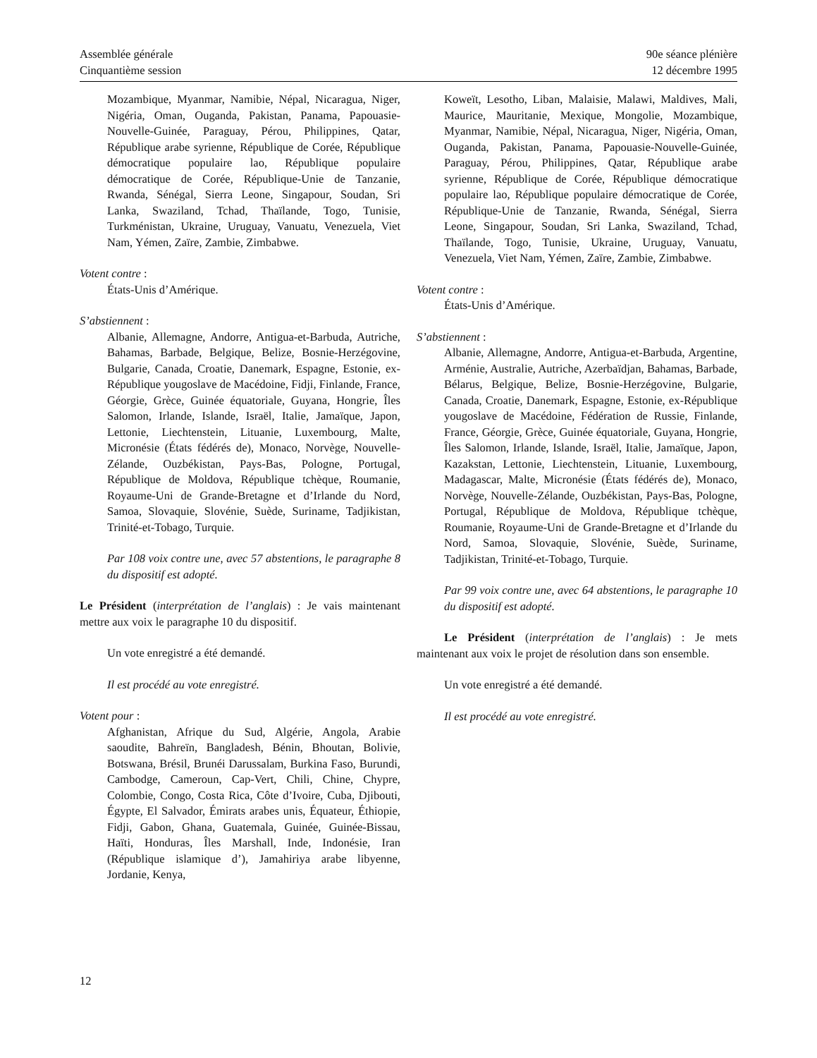Assemblée générale
Cinquantième session
90e séance plénière
12 décembre 1995
Mozambique, Myanmar, Namibie, Népal, Nicaragua, Niger, Nigéria, Oman, Ouganda, Pakistan, Panama, Papouasie-Nouvelle-Guinée, Paraguay, Pérou, Philippines, Qatar, République arabe syrienne, République de Corée, République démocratique populaire lao, République populaire démocratique de Corée, République-Unie de Tanzanie, Rwanda, Sénégal, Sierra Leone, Singapour, Soudan, Sri Lanka, Swaziland, Tchad, Thaïlande, Togo, Tunisie, Turkménistan, Ukraine, Uruguay, Vanuatu, Venezuela, Viet Nam, Yémen, Zaïre, Zambie, Zimbabwe.
Votent contre :
États-Unis d’Amérique.
S’abstiennent :
Albanie, Allemagne, Andorre, Antigua-et-Barbuda, Autriche, Bahamas, Barbade, Belgique, Belize, Bosnie-Herzégovine, Bulgarie, Canada, Croatie, Danemark, Espagne, Estonie, ex-République yougoslave de Macédoine, Fidji, Finlande, France, Géorgie, Grèce, Guinée équatoriale, Guyana, Hongrie, Îles Salomon, Irlande, Islande, Israël, Italie, Jamaïque, Japon, Lettonie, Liechtenstein, Lituanie, Luxembourg, Malte, Micronésie (États fédérés de), Monaco, Norvège, Nouvelle-Zélande, Ouzbékistan, Pays-Bas, Pologne, Portugal, République de Moldova, République tchèque, Roumanie, Royaume-Uni de Grande-Bretagne et d’Irlande du Nord, Samoa, Slovaquie, Slovénie, Suède, Suriname, Tadjikistan, Trinité-et-Tobago, Turquie.
Par 108 voix contre une, avec 57 abstentions, le paragraphe 8 du dispositif est adopté.
Le Président (interprétation de l’anglais) : Je vais maintenant mettre aux voix le paragraphe 10 du dispositif.
Un vote enregistré a été demandé.
Il est procédé au vote enregistré.
Votent pour :
Afghanistan, Afrique du Sud, Algérie, Angola, Arabie saoudite, Bahreïn, Bangladesh, Bénin, Bhoutan, Bolivie, Botswana, Brésil, Brunéi Darussalam, Burkina Faso, Burundi, Cambodge, Cameroun, Cap-Vert, Chili, Chine, Chypre, Colombie, Congo, Costa Rica, Côte d’Ivoire, Cuba, Djibouti, Égypte, El Salvador, Émirats arabes unis, Équateur, Éthiopie, Fidji, Gabon, Ghana, Guatemala, Guinée, Guinée-Bissau, Haïti, Honduras, Îles Marshall, Inde, Indonésie, Iran (République islamique d’), Jamahiriya arabe libyenne, Jordanie, Kenya,
Koweït, Lesotho, Liban, Malaisie, Malawi, Maldives, Mali, Maurice, Mauritanie, Mexique, Mongolie, Mozambique, Myanmar, Namibie, Népal, Nicaragua, Niger, Nigéria, Oman, Ouganda, Pakistan, Panama, Papouasie-Nouvelle-Guinée, Paraguay, Pérou, Philippines, Qatar, République arabe syrienne, République de Corée, République démocratique populaire lao, République populaire démocratique de Corée, République-Unie de Tanzanie, Rwanda, Sénégal, Sierra Leone, Singapour, Soudan, Sri Lanka, Swaziland, Tchad, Thaïlande, Togo, Tunisie, Ukraine, Uruguay, Vanuatu, Venezuela, Viet Nam, Yémen, Zaïre, Zambie, Zimbabwe.
Votent contre :
États-Unis d’Amérique.
S’abstiennent :
Albanie, Allemagne, Andorre, Antigua-et-Barbuda, Argentine, Arménie, Australie, Autriche, Azerbaïdjan, Bahamas, Barbade, Bélarus, Belgique, Belize, Bosnie-Herzégovine, Bulgarie, Canada, Croatie, Danemark, Espagne, Estonie, ex-République yougoslave de Macédoine, Fédération de Russie, Finlande, France, Géorgie, Grèce, Guinée équatoriale, Guyana, Hongrie, Îles Salomon, Irlande, Islande, Israël, Italie, Jamaïque, Japon, Kazakstan, Lettonie, Liechtenstein, Lituanie, Luxembourg, Madagascar, Malte, Micronésie (États fédérés de), Monaco, Norvège, Nouvelle-Zélande, Ouzbékistan, Pays-Bas, Pologne, Portugal, République de Moldova, République tchèque, Roumanie, Royaume-Uni de Grande-Bretagne et d’Irlande du Nord, Samoa, Slovaquie, Slovénie, Suède, Suriname, Tadjikistan, Trinité-et-Tobago, Turquie.
Par 99 voix contre une, avec 64 abstentions, le paragraphe 10 du dispositif est adopté.
Le Président (interprétation de l’anglais) : Je mets maintenant aux voix le projet de résolution dans son ensemble.
Un vote enregistré a été demandé.
Il est procédé au vote enregistré.
12